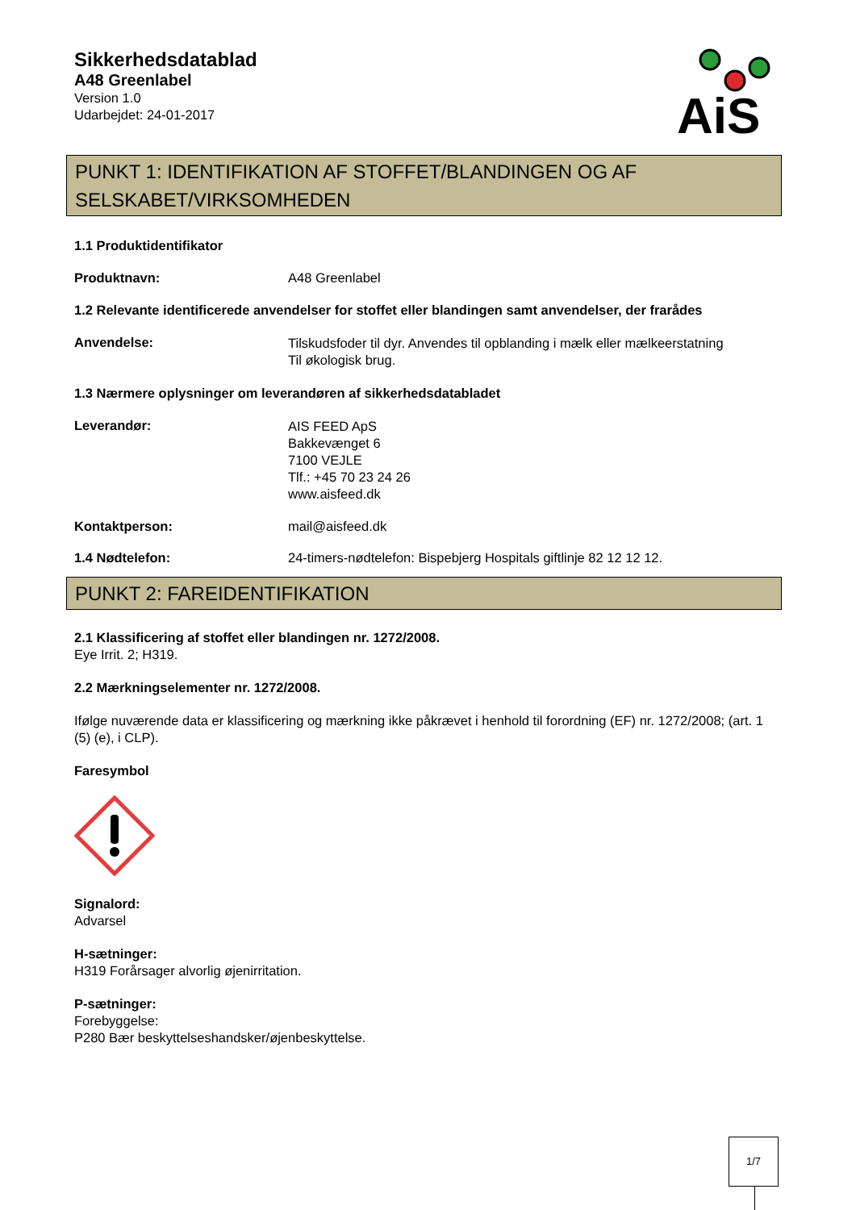Sikkerhedsdatablad
A48 Greenlabel
Version 1.0
Udarbejdet: 24-01-2017
AiS
PUNKT 1: IDENTIFIKATION AF STOFFET/BLANDINGEN OG AF SELSKABET/VIRKSOMHEDEN
1.1 Produktidentifikator
Produktnavn: A48 Greenlabel
1.2 Relevante identificerede anvendelser for stoffet eller blandingen samt anvendelser, der frarådes
Anvendelse:
Tilskudsfoder til dyr. Anvendes til opblanding i mælk eller mælkeerstatning
Til økologisk brug.
1.3 Nærmere oplysninger om leverandøren af sikkerhedsdatabladet
Leverandør:
AIS FEED ApS
Bakkevænget 6
7100 VEJLE
Tlf.: +45 70 23 24 26
www.aisfeed.dk
Kontaktperson: mail@aisfeed.dk
1.4 Nødtelefon: 24-timers-nødtelefon: Bispebjerg Hospitals giftlinje 82 12 12 12.
PUNKT 2: FAREIDENTIFIKATION
2.1 Klassificering af stoffet eller blandingen nr. 1272/2008.
Eye Irrit. 2; H319.
2.2 Mærkningselementer nr. 1272/2008.
Ifølge nuværende data er klassificering og mærkning ikke påkrævet i henhold til forordning (EF) nr. 1272/2008; (art. 1 (5) (e), i CLP).
Faresymbol
Signalord:
Advarsel
H-sætninger:
H319 Forårsager alvorlig øjenirritation.
P-sætninger:
Forebyggelse:
P280 Bær beskyttelseshandsker/øjenbeskyttelse.
1/7